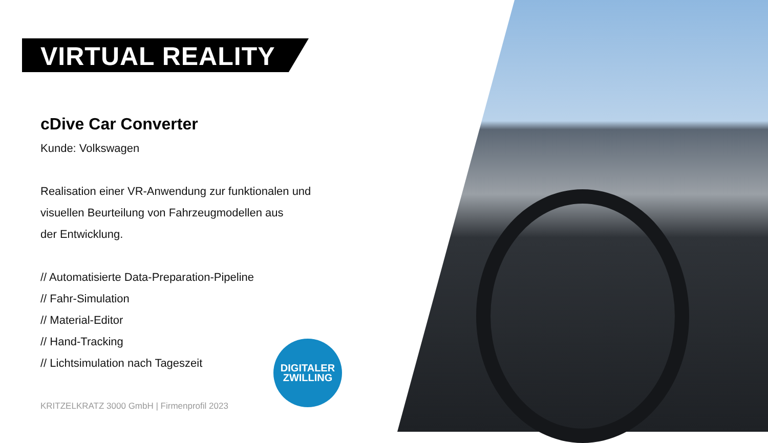VIRTUAL REALITY
cDive Car Converter
Kunde: Volkswagen
Realisation einer VR-Anwendung zur funktionalen und
visuellen Beurteilung von Fahrzeugmodellen aus
der Entwicklung.
// Automatisierte Data-Preparation-Pipeline
// Fahr-Simulation
// Material-Editor
// Hand-Tracking
// Lichtsimulation nach Tageszeit
DIGITALER
ZWILLING
KRITZELKRATZ 3000 GmbH | Firmenprofil 2023